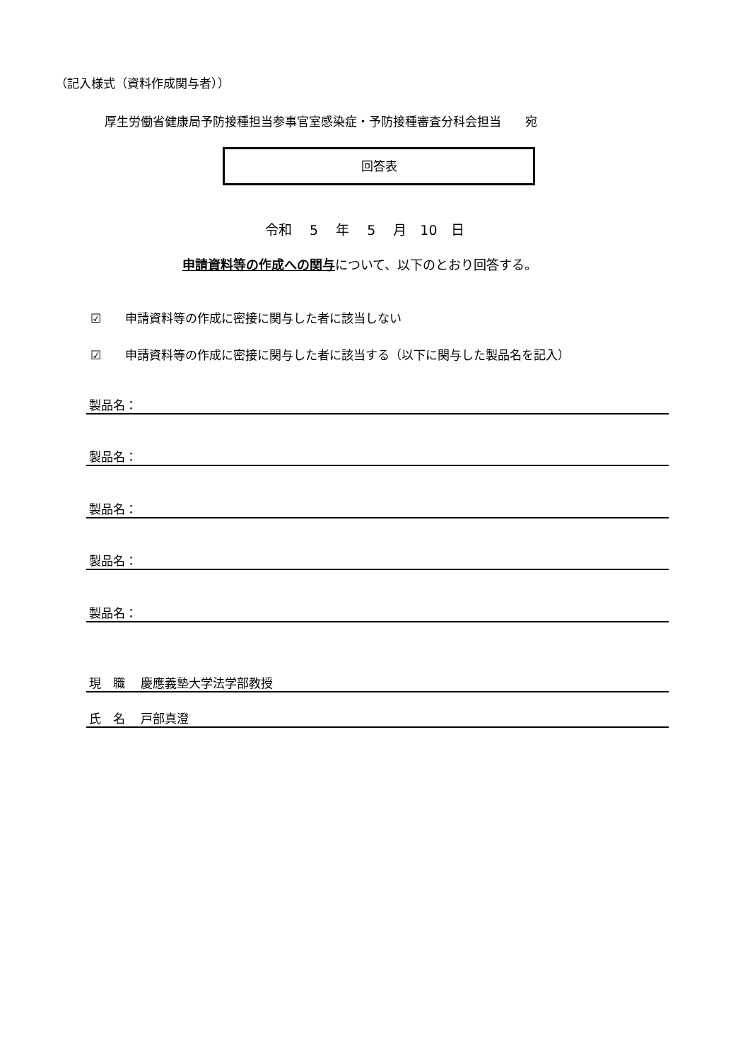（記入様式（資料作成関与者））
厚生労働省健康局予防接種担当参事官室感染症・予防接種審査分科会担当　　宛
回答表
令和　 5 　年　 5 　月　10　日
申請資料等の作成への関与について、以下のとおり回答する。
☑　　申請資料等の作成に密接に関与した者に該当しない
☑　　申請資料等の作成に密接に関与した者に該当する（以下に関与した製品名を記入）
製品名：
製品名：
製品名：
製品名：
製品名：
現　職　 慶應義塾大学法学部教授
氏　名　 戸部真澄